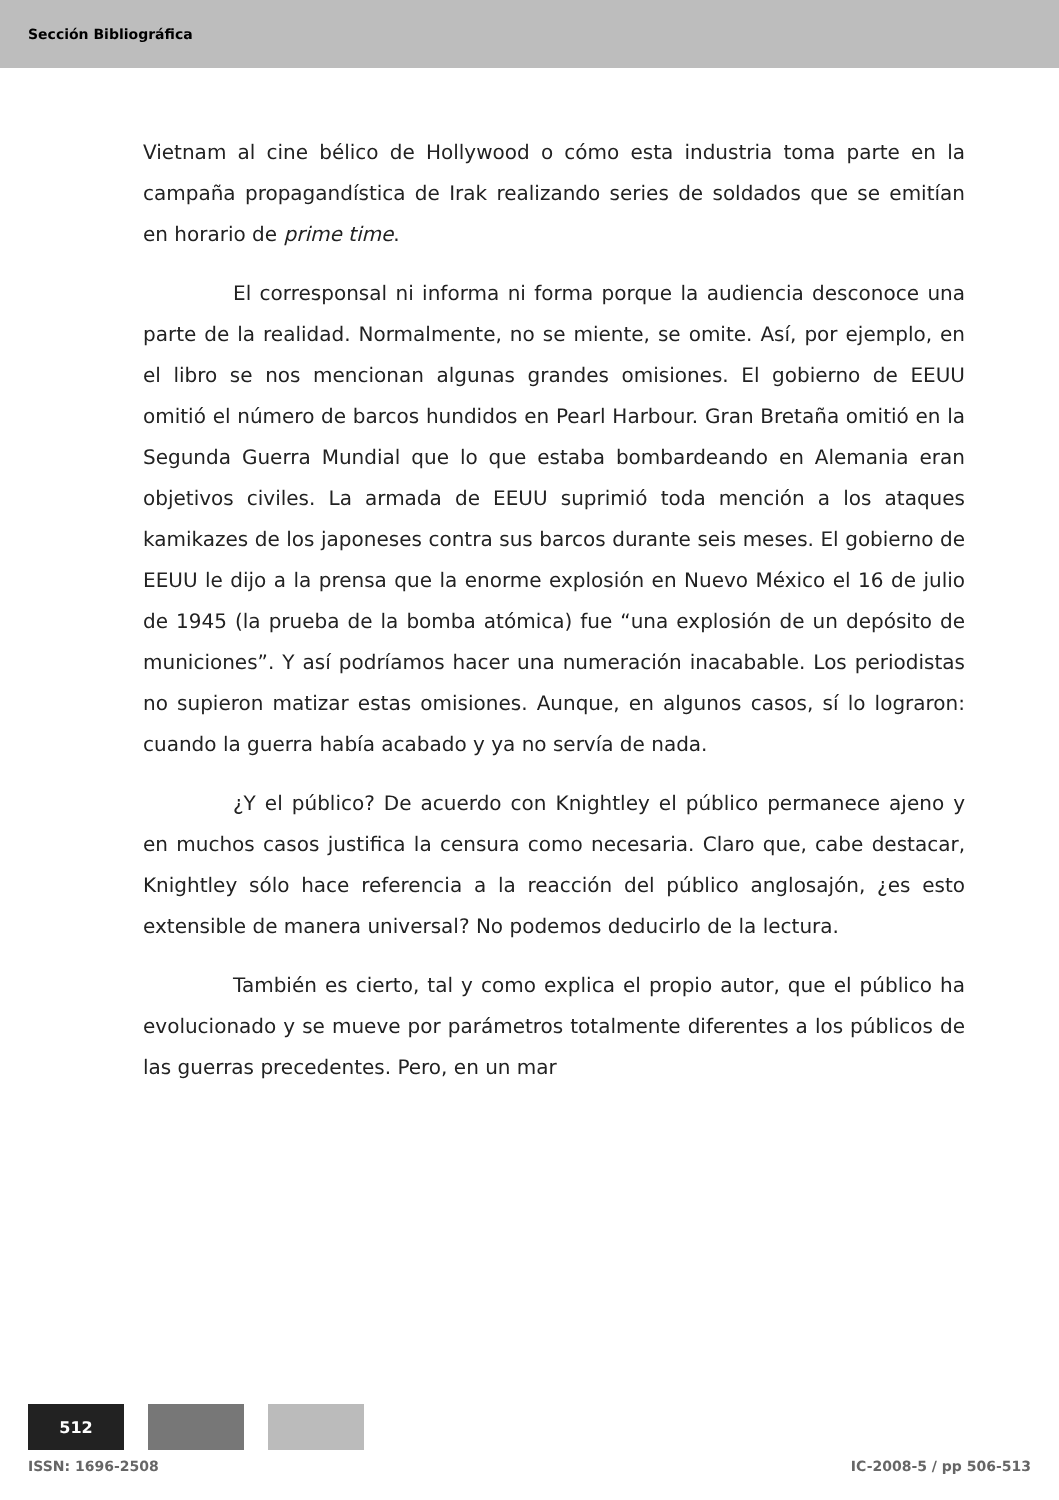Sección Bibliográfica
Vietnam al cine bélico de Hollywood o cómo esta industria toma parte en la campaña propagandística de Irak realizando series de soldados que se emitían en horario de prime time.
El corresponsal ni informa ni forma porque la audiencia desconoce una parte de la realidad. Normalmente, no se miente, se omite. Así, por ejemplo, en el libro se nos mencionan algunas grandes omisiones. El gobierno de EEUU omitió el número de barcos hundidos en Pearl Harbour. Gran Bretaña omitió en la Segunda Guerra Mundial que lo que estaba bombardeando en Alemania eran objetivos civiles. La armada de EEUU suprimió toda mención a los ataques kamikazes de los japoneses contra sus barcos durante seis meses. El gobierno de EEUU le dijo a la prensa que la enorme explosión en Nuevo México el 16 de julio de 1945 (la prueba de la bomba atómica) fue “una explosión de un depósito de municiones”. Y así podríamos hacer una numeración inacabable. Los periodistas no supieron matizar estas omisiones. Aunque, en algunos casos, sí lo lograron: cuando la guerra había acabado y ya no servía de nada.
¿Y el público? De acuerdo con Knightley el público permanece ajeno y en muchos casos justifica la censura como necesaria. Claro que, cabe destacar, Knightley sólo hace referencia a la reacción del público anglosajón, ¿es esto extensible de manera universal? No podemos deducirlo de la lectura.
También es cierto, tal y como explica el propio autor, que el público ha evolucionado y se mueve por parámetros totalmente diferentes a los públicos de las guerras precedentes. Pero, en un mar
512
ISSN: 1696-2508 IC-2008-5 / pp 506-513